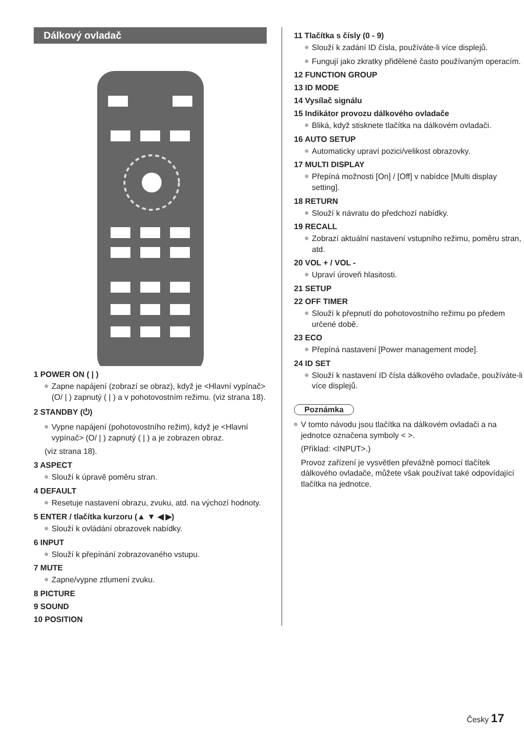Dálkový ovladač
1 POWER ON ( | )
Zapne napájení (zobrazí se obraz), když je <Hlavní vypínač> (O/ | ) zapnutý ( | ) a v pohotovostním režimu. (viz strana 18).
2 STANDBY (⏻)
Vypne napájení (pohotovostního režim), když je <Hlavní vypínač> (O/ | ) zapnutý ( | ) a je zobrazen obraz.
(viz strana 18).
3 ASPECT
Slouží k úpravě poměru stran.
4 DEFAULT
Resetuje nastavení obrazu, zvuku, atd. na výchozí hodnoty.
5 ENTER / tlačítka kurzoru (▲ ▼ ◀ ▶)
Slouží k ovládání obrazovek nabídky.
6 INPUT
Slouží k přepínání zobrazovaného vstupu.
7 MUTE
Zapne/vypne ztlumení zvuku.
8 PICTURE
9 SOUND
10 POSITION
11 Tlačítka s čísly (0 - 9)
Slouží k zadání ID čísla, používáte-li více displejů.
Fungují jako zkratky přidělené často používaným operacím.
12 FUNCTION GROUP
13 ID MODE
14 Vysílač signálu
15 Indikátor provozu dálkového ovladače
Bliká, když stisknete tlačítka na dálkovém ovladači.
16 AUTO SETUP
Automaticky upraví pozici/velikost obrazovky.
17 MULTI DISPLAY
Přepíná možnosti [On] / [Off] v nabídce [Multi display setting].
18 RETURN
Slouží k návratu do předchozí nabídky.
19 RECALL
Zobrazí aktuální nastavení vstupního režimu, poměru stran, atd.
20 VOL + / VOL -
Upraví úroveň hlasitosti.
21 SETUP
22 OFF TIMER
Slouží k přepnutí do pohotovostního režimu po předem určené době.
23 ECO
Přepíná nastavení [Power management mode].
24 ID SET
Slouží k nastavení ID čísla dálkového ovladače, používáte-li více displejů.
Poznámka
V tomto návodu jsou tlačítka na dálkovém ovladači a na jednotce označena symboly < >.
(Příklad: <INPUT>.)
Provoz zařízení je vysvětlen převážně pomocí tlačítek dálkového ovladače, můžete však používat také odpovídající tlačítka na jednotce.
Česky 17